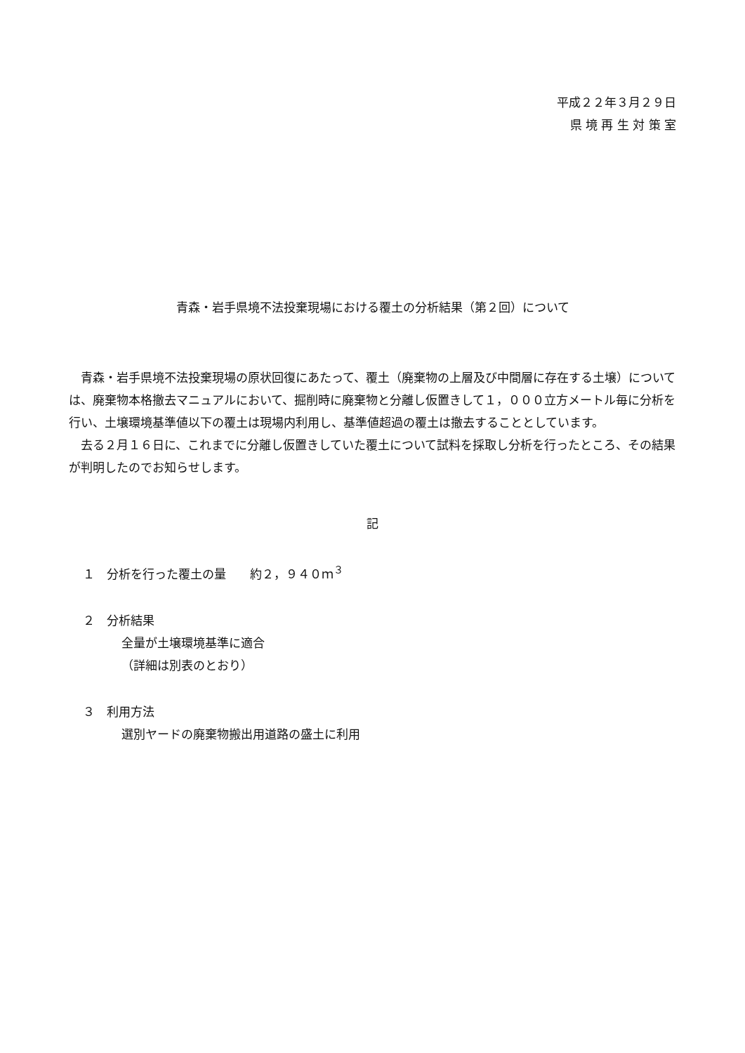平成２２年３月２９日
県 境 再 生 対 策 室
青森・岩手県境不法投棄現場における覆土の分析結果（第２回）について
青森・岩手県境不法投棄現場の原状回復にあたって、覆土（廃棄物の上層及び中間層に存在する土壌）については、廃棄物本格撤去マニュアルにおいて、掘削時に廃棄物と分離し仮置きして１，０００立方メートル毎に分析を行い、土壌環境基準値以下の覆土は現場内利用し、基準値超過の覆土は撤去することとしています。
去る２月１６日に、これまでに分離し仮置きしていた覆土について試料を採取し分析を行ったところ、その結果が判明したのでお知らせします。
記
１　分析を行った覆土の量　　約２，９４０ｍ<sup>３</sup>
２　分析結果
全量が土壌環境基準に適合
（詳細は別表のとおり）
３　利用方法
選別ヤードの廃棄物搬出用道路の盛土に利用